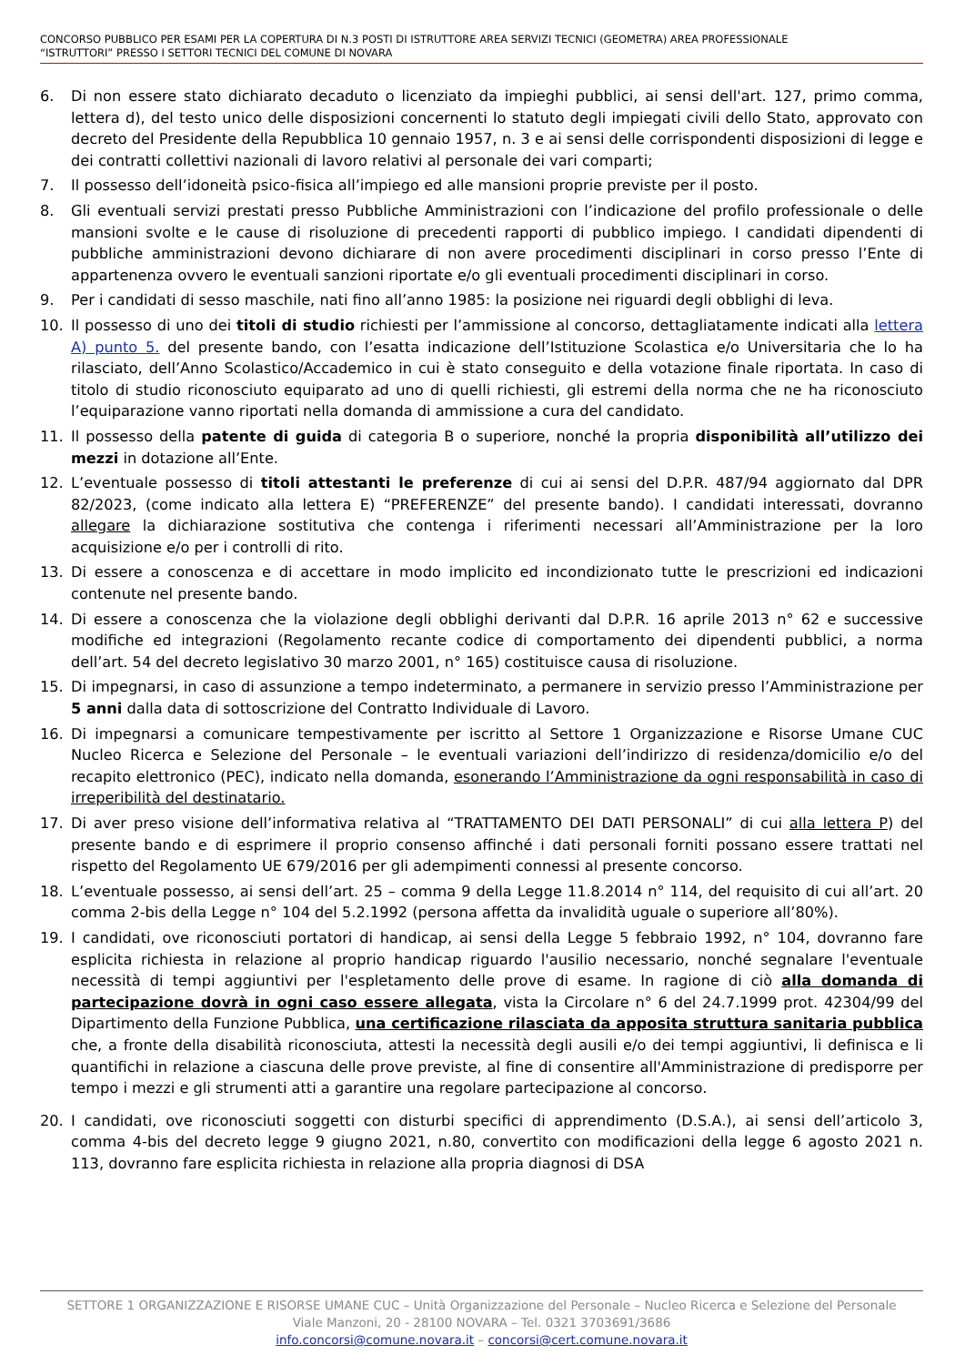CONCORSO PUBBLICO PER ESAMI PER LA COPERTURA DI N.3 POSTI DI ISTRUTTORE AREA SERVIZI TECNICI (GEOMETRA) AREA PROFESSIONALE
“ISTRUTTORI” PRESSO I SETTORI TECNICI DEL COMUNE DI NOVARA
6. Di non essere stato dichiarato decaduto o licenziato da impieghi pubblici, ai sensi dell'art. 127, primo comma, lettera d), del testo unico delle disposizioni concernenti lo statuto degli impiegati civili dello Stato, approvato con decreto del Presidente della Repubblica 10 gennaio 1957, n. 3 e ai sensi delle corrispondenti disposizioni di legge e dei contratti collettivi nazionali di lavoro relativi al personale dei vari comparti;
7. Il possesso dell’idoneità psico-fisica all’impiego ed alle mansioni proprie previste per il posto.
8. Gli eventuali servizi prestati presso Pubbliche Amministrazioni con l’indicazione del profilo professionale o delle mansioni svolte e le cause di risoluzione di precedenti rapporti di pubblico impiego. I candidati dipendenti di pubbliche amministrazioni devono dichiarare di non avere procedimenti disciplinari in corso presso l’Ente di appartenenza ovvero le eventuali sanzioni riportate e/o gli eventuali procedimenti disciplinari in corso.
9. Per i candidati di sesso maschile, nati fino all’anno 1985: la posizione nei riguardi degli obblighi di leva.
10. Il possesso di uno dei titoli di studio richiesti per l’ammissione al concorso, dettagliatamente indicati alla lettera A) punto 5. del presente bando, con l’esatta indicazione dell’Istituzione Scolastica e/o Universitaria che lo ha rilasciato, dell’Anno Scolastico/Accademico in cui è stato conseguito e della votazione finale riportata. In caso di titolo di studio riconosciuto equiparato ad uno di quelli richiesti, gli estremi della norma che ne ha riconosciuto l’equiparazione vanno riportati nella domanda di ammissione a cura del candidato.
11. Il possesso della patente di guida di categoria B o superiore, nonché la propria disponibilità all’utilizzo dei mezzi in dotazione all’Ente.
12. L’eventuale possesso di titoli attestanti le preferenze di cui ai sensi del D.P.R. 487/94 aggiornato dal DPR 82/2023, (come indicato alla lettera E) “PREFERENZE” del presente bando). I candidati interessati, dovranno allegare la dichiarazione sostitutiva che contenga i riferimenti necessari all’Amministrazione per la loro acquisizione e/o per i controlli di rito.
13. Di essere a conoscenza e di accettare in modo implicito ed incondizionato tutte le prescrizioni ed indicazioni contenute nel presente bando.
14. Di essere a conoscenza che la violazione degli obblighi derivanti dal D.P.R. 16 aprile 2013 n° 62 e successive modifiche ed integrazioni (Regolamento recante codice di comportamento dei dipendenti pubblici, a norma dell’art. 54 del decreto legislativo 30 marzo 2001, n° 165) costituisce causa di risoluzione.
15. Di impegnarsi, in caso di assunzione a tempo indeterminato, a permanere in servizio presso l’Amministrazione per 5 anni dalla data di sottoscrizione del Contratto Individuale di Lavoro.
16. Di impegnarsi a comunicare tempestivamente per iscritto al Settore 1 Organizzazione e Risorse Umane CUC Nucleo Ricerca e Selezione del Personale – le eventuali variazioni dell’indirizzo di residenza/domicilio e/o del recapito elettronico (PEC), indicato nella domanda, esonerando l’Amministrazione da ogni responsabilità in caso di irreperibilità del destinatario.
17. Di aver preso visione dell’informativa relativa al “TRATTAMENTO DEI DATI PERSONALI” di cui alla lettera P) del presente bando e di esprimere il proprio consenso affinché i dati personali forniti possano essere trattati nel rispetto del Regolamento UE 679/2016 per gli adempimenti connessi al presente concorso.
18. L’eventuale possesso, ai sensi dell’art. 25 – comma 9 della Legge 11.8.2014 n° 114, del requisito di cui all’art. 20 comma 2-bis della Legge n° 104 del 5.2.1992 (persona affetta da invalidità uguale o superiore all’80%).
19. I candidati, ove riconosciuti portatori di handicap, ai sensi della Legge 5 febbraio 1992, n° 104, dovranno fare esplicita richiesta in relazione al proprio handicap riguardo l'ausilio necessario, nonché segnalare l'eventuale necessità di tempi aggiuntivi per l'espletamento delle prove di esame. In ragione di ciò alla domanda di partecipazione dovrà in ogni caso essere allegata, vista la Circolare n° 6 del 24.7.1999 prot. 42304/99 del Dipartimento della Funzione Pubblica, una certificazione rilasciata da apposita struttura sanitaria pubblica che, a fronte della disabilità riconosciuta, attesti la necessità degli ausili e/o dei tempi aggiuntivi, li definisca e li quantifichi in relazione a ciascuna delle prove previste, al fine di consentire all'Amministrazione di predisporre per tempo i mezzi e gli strumenti atti a garantire una regolare partecipazione al concorso.
20. I candidati, ove riconosciuti soggetti con disturbi specifici di apprendimento (D.S.A.), ai sensi dell’articolo 3, comma 4-bis del decreto legge 9 giugno 2021, n.80, convertito con modificazioni della legge 6 agosto 2021 n. 113, dovranno fare esplicita richiesta in relazione alla propria diagnosi di DSA
SETTORE 1 ORGANIZZAZIONE E RISORSE UMANE CUC – Unità Organizzazione del Personale – Nucleo Ricerca e Selezione del Personale
Viale Manzoni, 20 - 28100 NOVARA – Tel. 0321 3703691/3686
info.concorsi@comune.novara.it – concorsi@cert.comune.novara.it